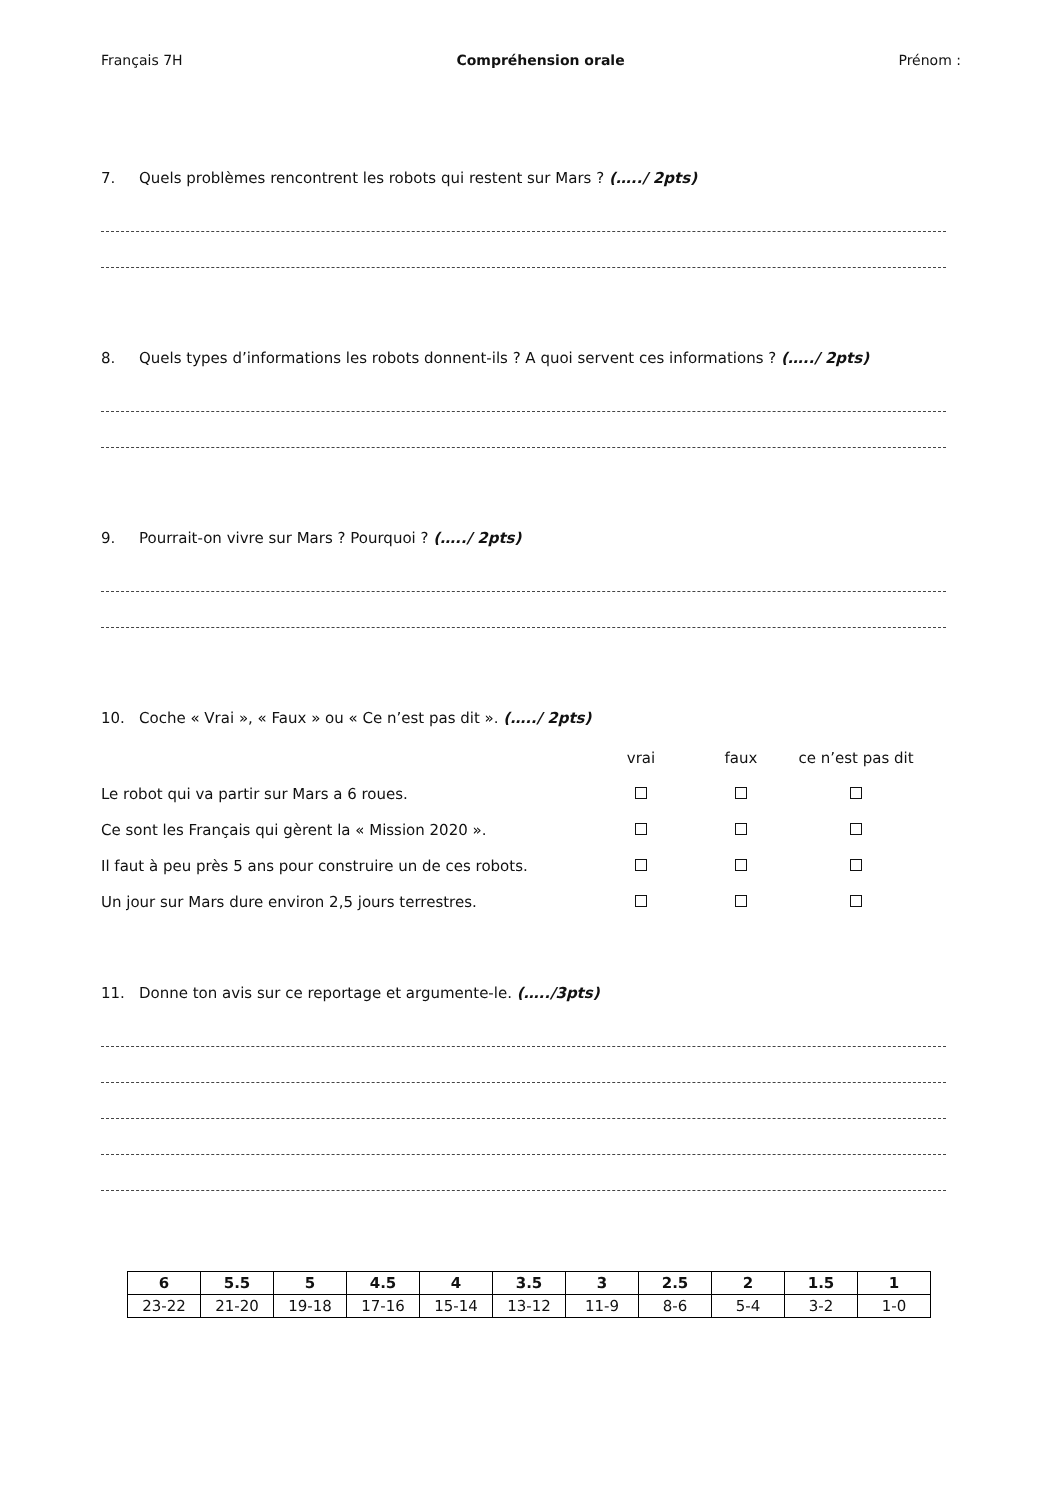Français 7H Compréhension orale Prénom :
7. Quels problèmes rencontrent les robots qui restent sur Mars ? (…../ 2pts)
8. Quels types d’informations les robots donnent-ils ? A quoi servent ces informations ? (…../ 2pts)
9. Pourrait-on vivre sur Mars ? Pourquoi ? (…../ 2pts)
10. Coche « Vrai », « Faux » ou « Ce n’est pas dit ». (…../ 2pts)
| | vrai | faux | ce n’est pas dit |
| Le robot qui va partir sur Mars a 6 roues. | | | |
| Ce sont les Français qui gèrent la « Mission 2020 ». | | | |
| Il faut à peu près 5 ans pour construire un de ces robots. | | | |
| Un jour sur Mars dure environ 2,5 jours terrestres. | | | |
11. Donne ton avis sur ce reportage et argumente-le. (…../3pts)
| 6 | 5.5 | 5 | 4.5 | 4 | 3.5 | 3 | 2.5 | 2 | 1.5 | 1 |
| --- | --- | --- | --- | --- | --- | --- | --- | --- | --- | --- |
| 23-22 | 21-20 | 19-18 | 17-16 | 15-14 | 13-12 | 11-9 | 8-6 | 5-4 | 3-2 | 1-0 |